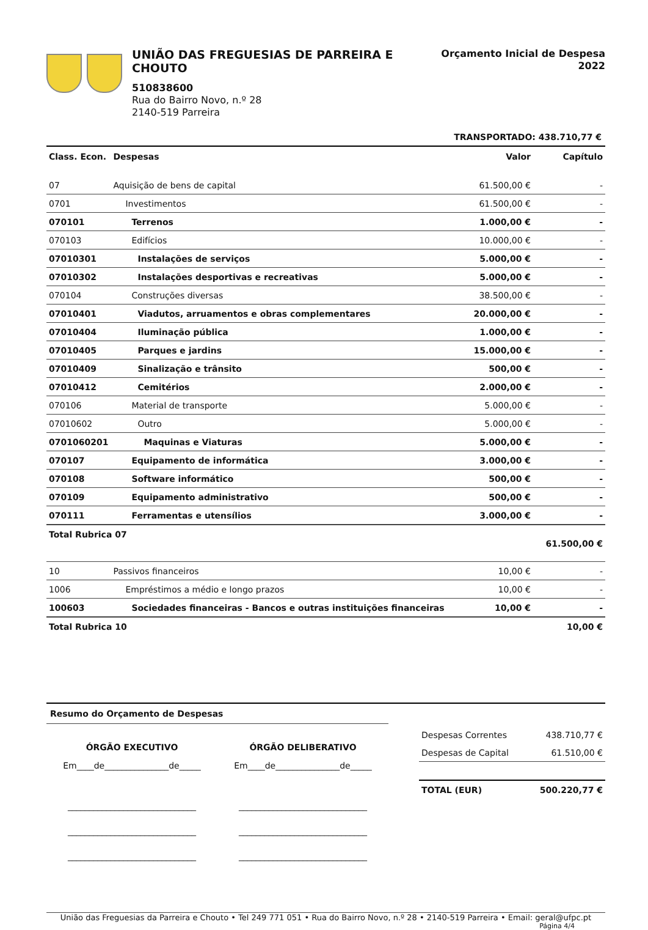UNIÃO DAS FREGUESIAS DE PARREIRA E CHOUTO
510838600
Rua do Bairro Novo, n.º 28
2140-519 Parreira
Orçamento Inicial de Despesa
2022
TRANSPORTADO: 438.710,77 €
| Class. Econ. | Despesas | Valor | Capítulo |
| --- | --- | --- | --- |
| 07 | Aquisição de bens de capital | 61.500,00 € | - |
| 0701 | Investimentos | 61.500,00 € | - |
| 070101 | Terrenos | 1.000,00 € | - |
| 070103 | Edifícios | 10.000,00 € | - |
| 07010301 | Instalações de serviços | 5.000,00 € | - |
| 07010302 | Instalações desportivas e recreativas | 5.000,00 € | - |
| 070104 | Construções diversas | 38.500,00 € | - |
| 07010401 | Viadutos, arruamentos e obras complementares | 20.000,00 € | - |
| 07010404 | Iluminação pública | 1.000,00 € | - |
| 07010405 | Parques e jardins | 15.000,00 € | - |
| 07010409 | Sinalização e trânsito | 500,00 € | - |
| 07010412 | Cemitérios | 2.000,00 € | - |
| 070106 | Material de transporte | 5.000,00 € | - |
| 07010602 | Outro | 5.000,00 € | - |
| 0701060201 | Maquinas e Viaturas | 5.000,00 € | - |
| 070107 | Equipamento de informática | 3.000,00 € | - |
| 070108 | Software informático | 500,00 € | - |
| 070109 | Equipamento administrativo | 500,00 € | - |
| 070111 | Ferramentas e utensílios | 3.000,00 € | - |
| Total Rubrica 07 | | | 61.500,00 € |
| 10 | Passivos financeiros | 10,00 € | - |
| 1006 | Empréstimos a médio e longo prazos | 10,00 € | - |
| 100603 | Sociedades financeiras - Bancos e outras instituições financeiras | 10,00 € | - |
| Total Rubrica 10 | | | 10,00 € |
Resumo do Orçamento de Despesas
ÓRGÃO EXECUTIVO
Em____de_______________de_____
______________________________
______________________________
______________________________
ÓRGÃO DELIBERATIVO
Em____de_______________de_____
______________________________
______________________________
______________________________
| Despesas Correntes | 438.710,77 € |
| Despesas de Capital | 61.510,00 € |
| TOTAL (EUR) | 500.220,77 € |
União das Freguesias da Parreira e Chouto • Tel 249 771 051 • Rua do Bairro Novo, n.º 28 • 2140-519 Parreira • Email: geral@ufpc.pt
Página 4/4